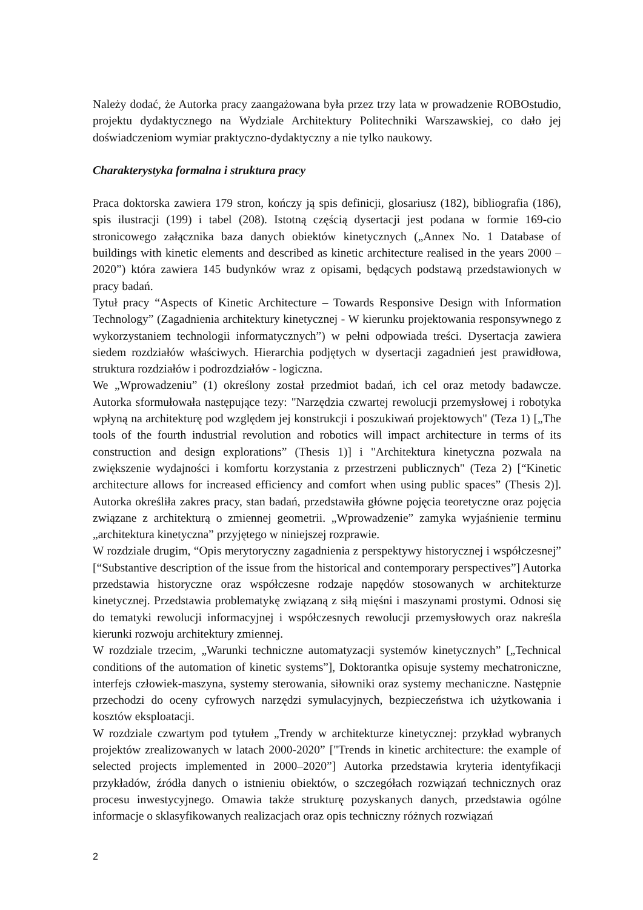Należy dodać, że Autorka pracy zaangażowana była przez trzy lata w prowadzenie ROBOstudio, projektu dydaktycznego na Wydziale Architektury Politechniki Warszawskiej, co dało jej doświadczeniom wymiar praktyczno-dydaktyczny a nie tylko naukowy.
Charakterystyka formalna i struktura pracy
Praca doktorska zawiera 179 stron, kończy ją spis definicji, glosariusz (182), bibliografia (186), spis ilustracji (199) i tabel (208). Istotną częścią dysertacji jest podana w formie 169-cio stronicowego załącznika baza danych obiektów kinetycznych („Annex No. 1 Database of buildings with kinetic elements and described as kinetic architecture realised in the years 2000 – 2020”) która zawiera 145 budynków wraz z opisami, będących podstawą przedstawionych w pracy badań.
Tytuł pracy “Aspects of Kinetic Architecture – Towards Responsive Design with Information Technology” (Zagadnienia architektury kinetycznej - W kierunku projektowania responsywnego z wykorzystaniem technologii informatycznych”) w pełni odpowiada treści. Dysertacja zawiera siedem rozdziałów właściwych. Hierarchia podjętych w dysertacji zagadnień jest prawidłowa, struktura rozdziałów i podrozdziałów - logiczna.
We „Wprowadzeniu” (1) określony został przedmiot badań, ich cel oraz metody badawcze. Autorka sformułowała następujące tezy: "Narzędzia czwartej rewolucji przemysłowej i robotyka wpłyną na architekturę pod względem jej konstrukcji i poszukiwań projektowych" (Teza 1) [„The tools of the fourth industrial revolution and robotics will impact architecture in terms of its construction and design explorations” (Thesis 1)] i "Architektura kinetyczna pozwala na zwiększenie wydajności i komfortu korzystania z przestrzeni publicznych" (Teza 2) [“Kinetic architecture allows for increased efficiency and comfort when using public spaces” (Thesis 2)]. Autorka określiła zakres pracy, stan badań, przedstawiła główne pojęcia teoretyczne oraz pojęcia związane z architekturą o zmiennej geometrii. „Wprowadzenie” zamyka wyjaśnienie terminu „architektura kinetyczna” przyjętego w niniejszej rozprawie.
W rozdziale drugim, “Opis merytoryczny zagadnienia z perspektywy historycznej i współczesnej” [“Substantive description of the issue from the historical and contemporary perspectives”] Autorka przedstawia historyczne oraz współczesne rodzaje napędów stosowanych w architekturze kinetycznej. Przedstawia problematykę związaną z siłą mięśni i maszynami prostymi. Odnosi się do tematyki rewolucji informacyjnej i współczesnych rewolucji przemysłowych oraz nakreśla kierunki rozwoju architektury zmiennej.
W rozdziale trzecim, „Warunki techniczne automatyzacji systemów kinetycznych” [„Technical conditions of the automation of kinetic systems”], Doktorantka opisuje systemy mechatroniczne, interfejs człowiek-maszyna, systemy sterowania, siłowniki oraz systemy mechaniczne. Następnie przechodzi do oceny cyfrowych narzędzi symulacyjnych, bezpieczeństwa ich użytkowania i kosztów eksploatacji.
W rozdziale czwartym pod tytułem „Trendy w architekturze kinetycznej: przykład wybranych projektów zrealizowanych w latach 2000-2020” ["Trends in kinetic architecture: the example of selected projects implemented in 2000–2020”] Autorka przedstawia kryteria identyfikacji przykładów, źródła danych o istnieniu obiektów, o szczegółach rozwiązań technicznych oraz procesu inwestycyjnego. Omawia także strukturę pozyskanych danych, przedstawia ogólne informacje o sklasyfikowanych realizacjach oraz opis techniczny różnych rozwiązań
2